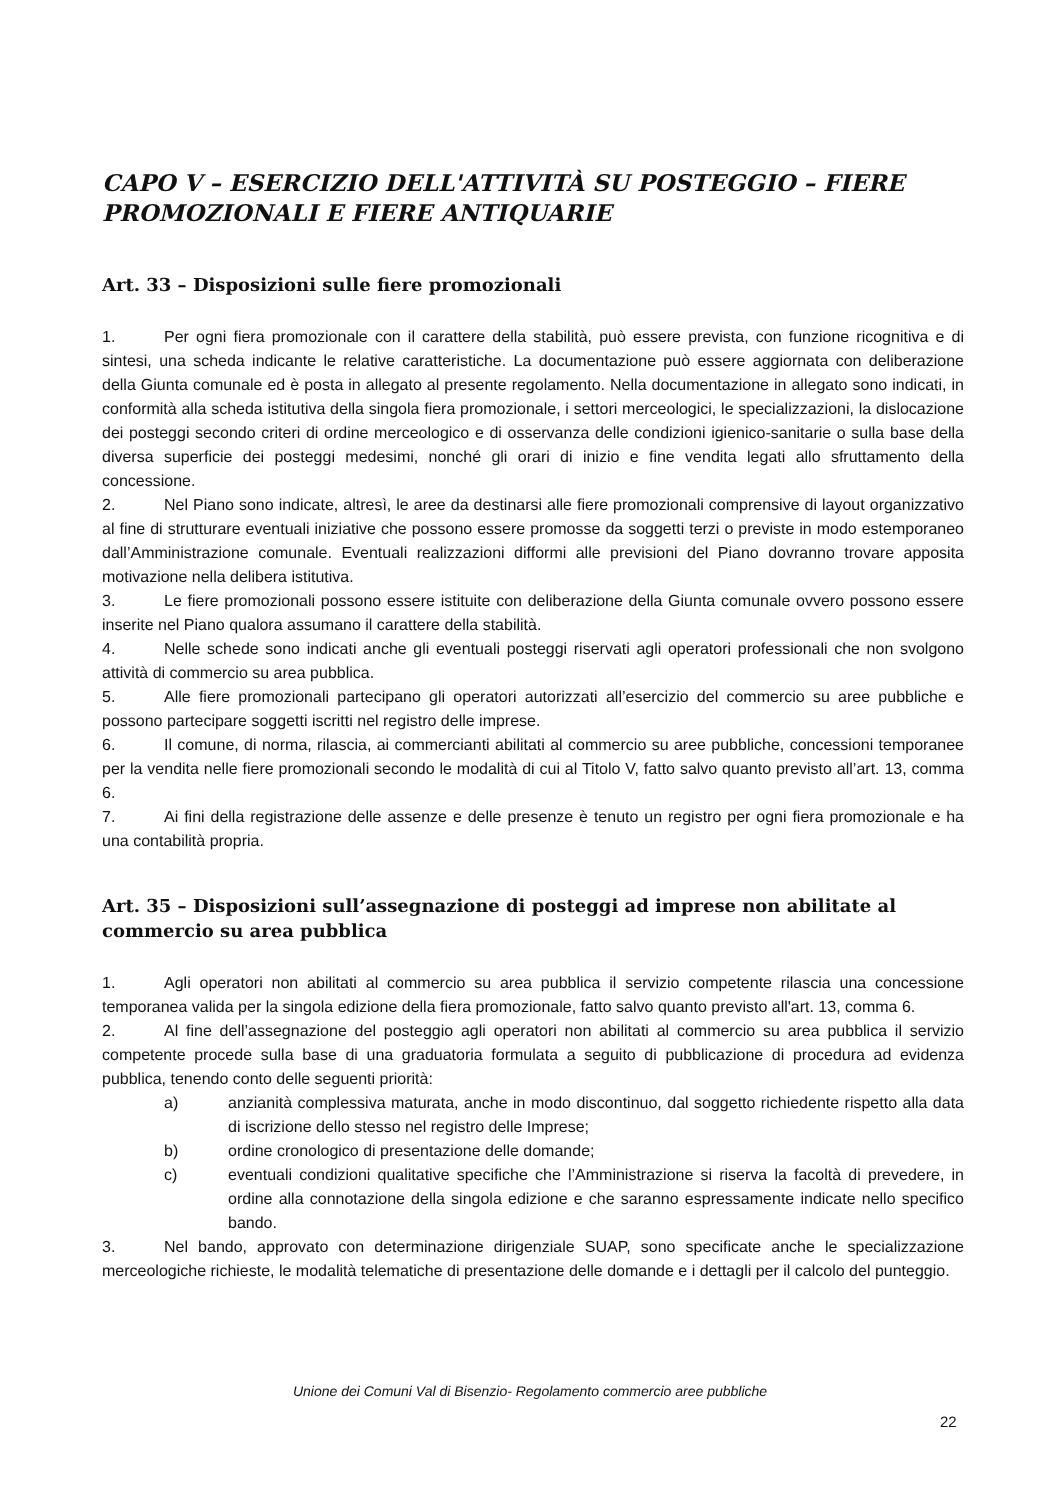CAPO V – ESERCIZIO DELL'ATTIVITÀ SU POSTEGGIO – FIERE PROMOZIONALI E FIERE ANTIQUARIE
Art. 33 – Disposizioni sulle fiere promozionali
1. Per ogni fiera promozionale con il carattere della stabilità, può essere prevista, con funzione ricognitiva e di sintesi, una scheda indicante le relative caratteristiche. La documentazione può essere aggiornata con deliberazione della Giunta comunale ed è posta in allegato al presente regolamento. Nella documentazione in allegato sono indicati, in conformità alla scheda istitutiva della singola fiera promozionale, i settori merceologici, le specializzazioni, la dislocazione dei posteggi secondo criteri di ordine merceologico e di osservanza delle condizioni igienico-sanitarie o sulla base della diversa superficie dei posteggi medesimi, nonché gli orari di inizio e fine vendita legati allo sfruttamento della concessione.
2. Nel Piano sono indicate, altresì, le aree da destinarsi alle fiere promozionali comprensive di layout organizzativo al fine di strutturare eventuali iniziative che possono essere promosse da soggetti terzi o previste in modo estemporaneo dall’Amministrazione comunale. Eventuali realizzazioni difformi alle previsioni del Piano dovranno trovare apposita motivazione nella delibera istitutiva.
3. Le fiere promozionali possono essere istituite con deliberazione della Giunta comunale ovvero possono essere inserite nel Piano qualora assumano il carattere della stabilità.
4. Nelle schede sono indicati anche gli eventuali posteggi riservati agli operatori professionali che non svolgono attività di commercio su area pubblica.
5. Alle fiere promozionali partecipano gli operatori autorizzati all’esercizio del commercio su aree pubbliche e possono partecipare soggetti iscritti nel registro delle imprese.
6. Il comune, di norma, rilascia, ai commercianti abilitati al commercio su aree pubbliche, concessioni temporanee per la vendita nelle fiere promozionali secondo le modalità di cui al Titolo V, fatto salvo quanto previsto all’art. 13, comma 6.
7. Ai fini della registrazione delle assenze e delle presenze è tenuto un registro per ogni fiera promozionale e ha una contabilità propria.
Art. 35 – Disposizioni sull’assegnazione di posteggi ad imprese non abilitate al commercio su area pubblica
1. Agli operatori non abilitati al commercio su area pubblica il servizio competente rilascia una concessione temporanea valida per la singola edizione della fiera promozionale, fatto salvo quanto previsto all'art. 13, comma 6.
2. Al fine dell’assegnazione del posteggio agli operatori non abilitati al commercio su area pubblica il servizio competente procede sulla base di una graduatoria formulata a seguito di pubblicazione di procedura ad evidenza pubblica, tenendo conto delle seguenti priorità:
a) anzianità complessiva maturata, anche in modo discontinuo, dal soggetto richiedente rispetto alla data di iscrizione dello stesso nel registro delle Imprese;
b) ordine cronologico di presentazione delle domande;
c) eventuali condizioni qualitative specifiche che l’Amministrazione si riserva la facoltà di prevedere, in ordine alla connotazione della singola edizione e che saranno espressamente indicate nello specifico bando.
3. Nel bando, approvato con determinazione dirigenziale SUAP, sono specificate anche le specializzazione merceologiche richieste, le modalità telematiche di presentazione delle domande e i dettagli per il calcolo del punteggio.
Unione dei Comuni Val di Bisenzio- Regolamento commercio aree pubbliche
22